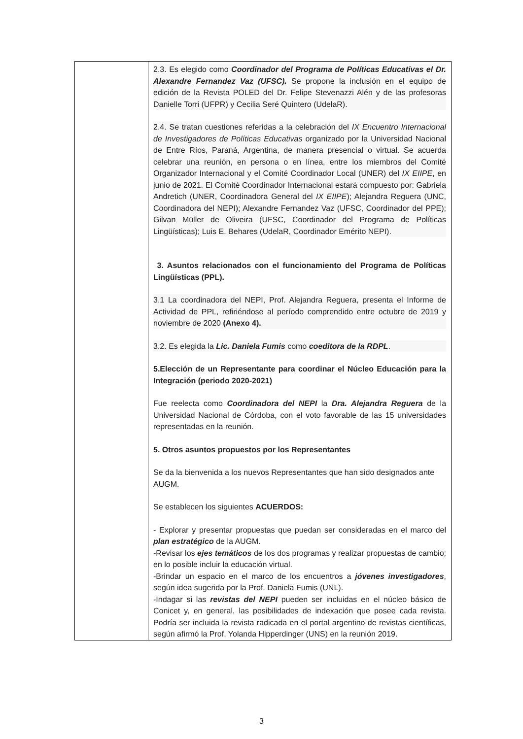| | 2.3. Es elegido como Coordinador del Programa de Políticas Educativas el Dr. Alexandre Fernandez Vaz (UFSC). Se propone la inclusión en el equipo de edición de la Revista POLED del Dr. Felipe Stevenazzi Alén y de las profesoras Danielle Torri (UFPR) y Cecilia Seré Quintero (UdelaR). 2.4. Se tratan cuestiones referidas a la celebración del IX Encuentro Internacional de Investigadores de Políticas Educativas organizado por la Universidad Nacional de Entre Ríos, Paraná, Argentina, de manera presencial o virtual. Se acuerda celebrar una reunión, en persona o en línea, entre los miembros del Comité Organizador Internacional y el Comité Coordinador Local (UNER) del IX EIIPE , en junio de 2021. El Comité Coordinador Internacional estará compuesto por: Gabriela Andretich (UNER, Coordinadora General del IX EIIPE ); Alejandra Reguera (UNC, Coordinadora del NEPI); Alexandre Fernandez Vaz (UFSC, Coordinador del PPE); Gilvan Müller de Oliveira (UFSC, Coordinador del Programa de Políticas Lingüísticas); Luis E. Behares (UdelaR, Coordinador Emérito NEPI). 3. Asuntos relacionados con el funcionamiento del Programa de Políticas Lingüísticas (PPL). 3.1 La coordinadora del NEPI, Prof. Alejandra Reguera, presenta el Informe de Actividad de PPL, refiriéndose al período comprendido entre octubre de 2019 y noviembre de 2020 (Anexo 4). 3.2. Es elegida la Lic. Daniela Fumis como coeditora de la RDPL . 5.Elección de un Representante para coordinar el Núcleo Educación para la Integración (periodo 2020-2021) Fue reelecta como Coordinadora del NEPI la Dra. Alejandra Reguera de la Universidad Nacional de Córdoba, con el voto favorable de las 15 universidades representadas en la reunión. 5. Otros asuntos propuestos por los Representantes Se da la bienvenida a los nuevos Representantes que han sido designados ante AUGM. Se establecen los siguientes ACUERDOS: - Explorar y presentar propuestas que puedan ser consideradas en el marco del plan estratégico de la AUGM. -Revisar los ejes temáticos de los dos programas y realizar propuestas de cambio; en lo posible incluir la educación virtual. -Brindar un espacio en el marco de los encuentros a jóvenes investigadores , según idea sugerida por la Prof. Daniela Fumis (UNL). -Indagar si las revistas del NEPI pueden ser incluidas en el núcleo básico de Conicet y, en general, las posibilidades de indexación que posee cada revista. Podría ser incluida la revista radicada en el portal argentino de revistas científicas, según afirmó la Prof. Yolanda Hipperdinger (UNS) en la reunión 2019. |
3